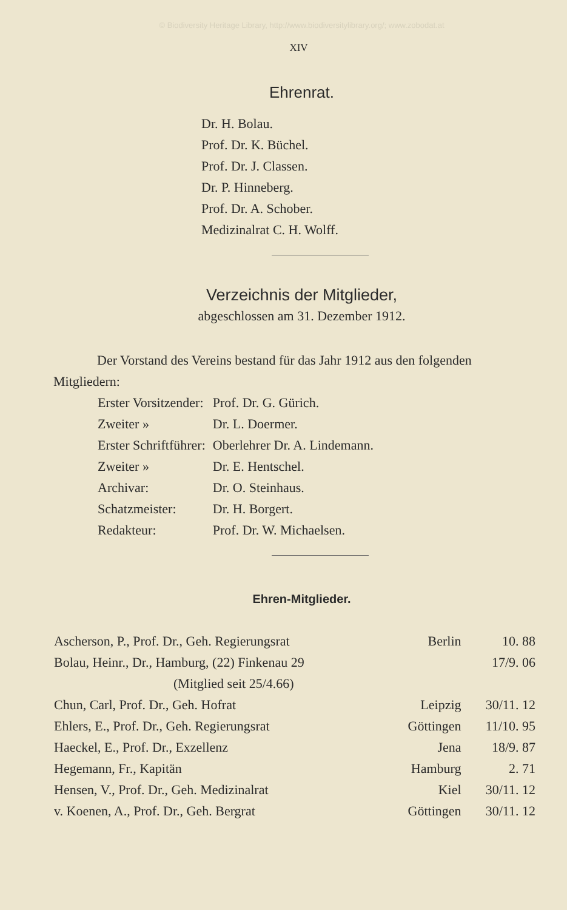© Biodiversity Heritage Library, http://www.biodiversitylibrary.org/; www.zobodat.at
XIV
Ehrenrat.
Dr. H. Bolau.
Prof. Dr. K. Büchel.
Prof. Dr. J. Classen.
Dr. P. Hinneberg.
Prof. Dr. A. Schober.
Medizinalrat C. H. Wolff.
Verzeichnis der Mitglieder,
abgeschlossen am 31. Dezember 1912.
Der Vorstand des Vereins bestand für das Jahr 1912 aus den folgenden Mitgliedern:
| Erster Vorsitzender: | Prof. Dr. G. Gürich. |
| Zweiter » | Dr. L. Doermer. |
| Erster Schriftführer: | Oberlehrer Dr. A. Lindemann. |
| Zweiter » | Dr. E. Hentschel. |
| Archivar: | Dr. O. Steinhaus. |
| Schatzmeister: | Dr. H. Borgert. |
| Redakteur: | Prof. Dr. W. Michaelsen. |
Ehren-Mitglieder.
| Ascherson, P., Prof. Dr., Geh. Regierungsrat | Berlin | 10. 88 |
| Bolau, Heinr., Dr., Hamburg, (22) Finkenau 29 | | 17/9. 06 |
| (Mitglied seit 25/4.66) | | |
| Chun, Carl, Prof. Dr., Geh. Hofrat | Leipzig | 30/11. 12 |
| Ehlers, E., Prof. Dr., Geh. Regierungsrat | Göttingen | 11/10. 95 |
| Haeckel, E., Prof. Dr., Exzellenz | Jena | 18/9. 87 |
| Hegemann, Fr., Kapitän | Hamburg | 2. 71 |
| Hensen, V., Prof. Dr., Geh. Medizinalrat | Kiel | 30/11. 12 |
| v. Koenen, A., Prof. Dr., Geh. Bergrat | Göttingen | 30/11. 12 |